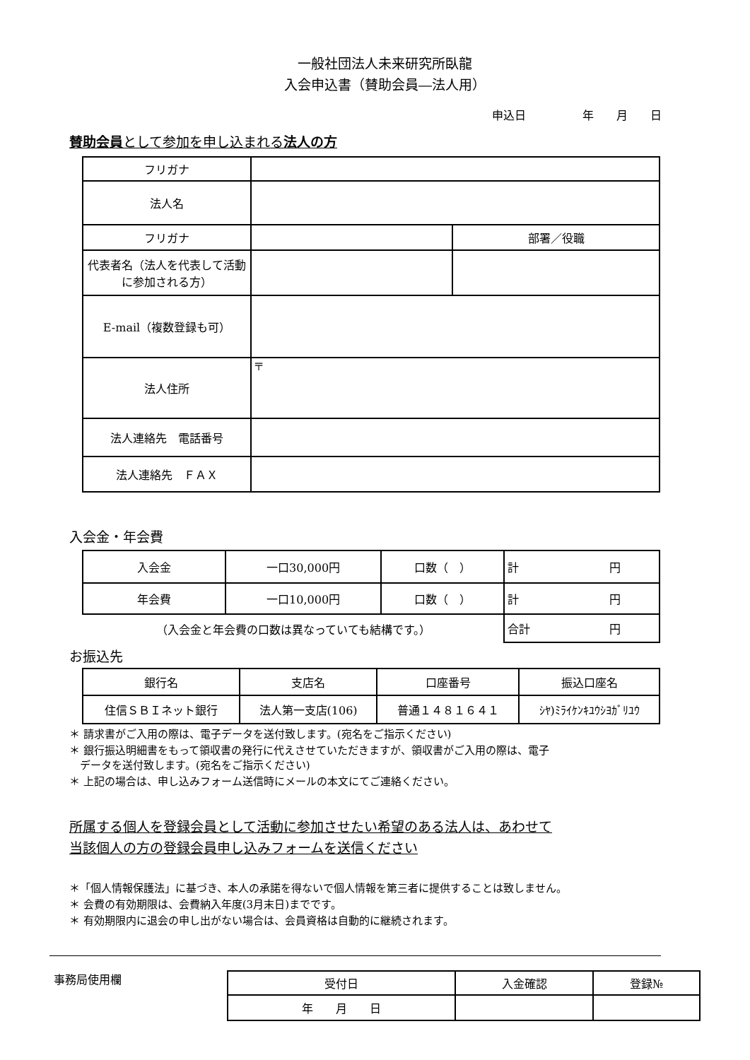一般社団法人未来研究所臥龍
入会申込書（賛助会員―法人用）
申込日　　　　　年　　月　　日
賛助会員として参加を申し込まれる法人の方
| フリガナ | | |
| 法人名 | | |
| フリガナ | | 部署／役職 |
| 代表者名（法人を代表して活動に参加される方） | | |
| E-mail（複数登録も可） | | |
| 法人住所 | 〒 | |
| 法人連絡先 電話番号 | | |
| 法人連絡先 ＦＡＸ | | |
入会金・年会費
| 入会金 | 一口30,000円 | 口数（ ） | 計 円 |
| 年会費 | 一口10,000円 | 口数（ ） | 計 円 |
| （入会金と年会費の口数は異なっていても結構です。） | | | 合計 円 |
お振込先
| 銀行名 | 支店名 | 口座番号 | 振込口座名 |
| 住信ＳＢＩネット銀行 | 法人第一支店(106) | 普通１４８１６４１ | ｼﾔ)ﾐﾗｲｹﾝｷﾕｳｼﾖｶﾞﾘﾕｳ |
＊ 請求書がご入用の際は、電子データを送付致します。(宛名をご指示ください)
＊ 銀行振込明細書をもって領収書の発行に代えさせていただきますが、領収書がご入用の際は、電子
　データを送付致します。(宛名をご指示ください)
＊ 上記の場合は、申し込みフォーム送信時にメールの本文にてご連絡ください。
所属する個人を登録会員として活動に参加させたい希望のある法人は、あわせて
当該個人の方の登録会員申し込みフォームを送信ください
＊「個人情報保護法」に基づき、本人の承諾を得ないで個人情報を第三者に提供することは致しません。
＊ 会費の有効期限は、会費納入年度(3月末日)までです。
＊ 有効期限内に退会の申し出がない場合は、会員資格は自動的に継続されます。
事務局使用欄
| 受付日 | 入金確認 | 登録№ |
| 年 月 日 | | |